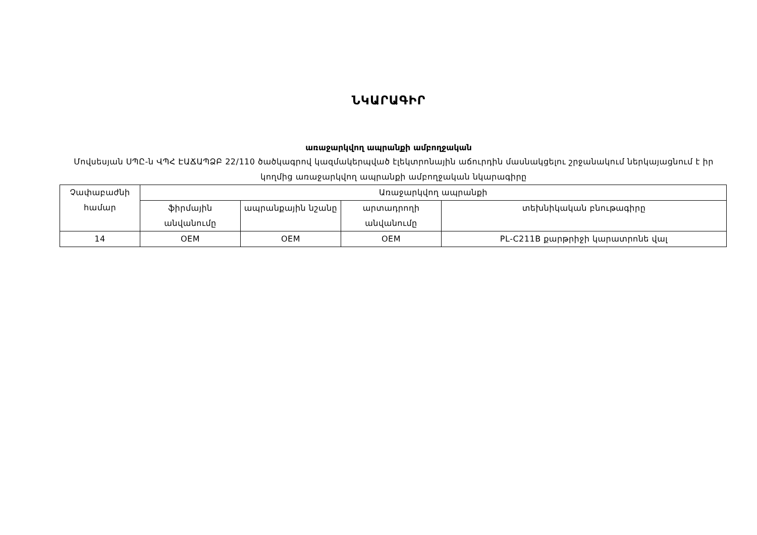ՆԿԱՐԱԳԻՐ
առաջարկվող ապրանքի ամբողջական
Մովսեսյան ՍՊԸ-ն ՎՊՀ ԷԱՃԱՊՁԲ 22/110 ծածկագրով կազմակերպված էլեկտրոնային աճուրդին մասնակցելու շրջանակում ներկայացնում է իր կողմից առաջարկվող ապրանքի ամբողջական նկարագիրը
| Չափաբաժնի համար | Առաջարկվող ապրանքի | | | |
| --- | --- | --- | --- | --- |
| | ֆիրմային անվանումը | ապրանքային նշանը | արտադրողի անվանումը | տեխնիկական բնութագիրը |
| 14 | OEM | OEM | OEM | PL-C211B քարթրիջի կարատրոնե վալ |